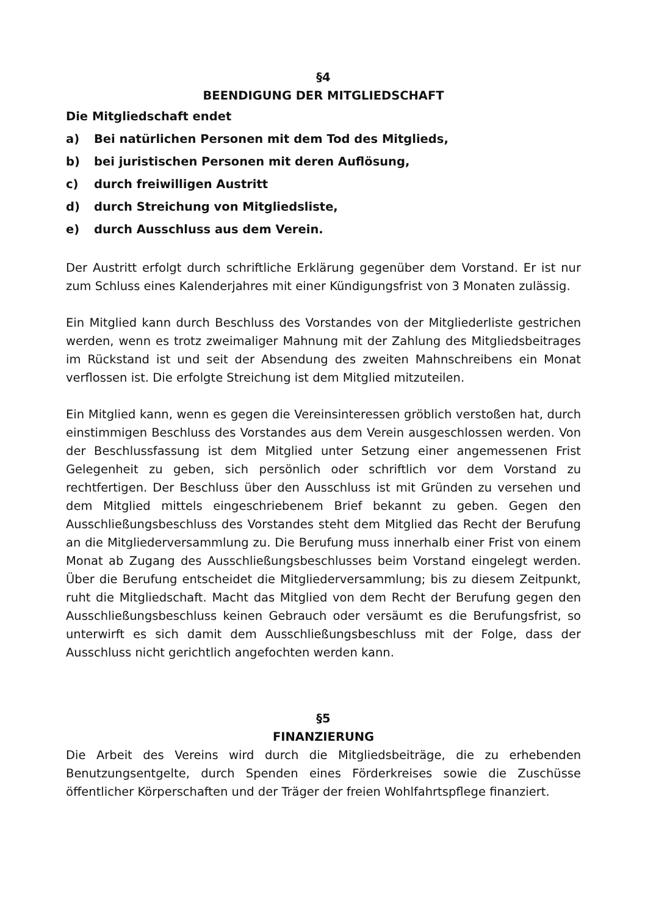§4
BEENDIGUNG DER MITGLIEDSCHAFT
Die Mitgliedschaft endet
a) Bei natürlichen Personen mit dem Tod des Mitglieds,
b) bei juristischen Personen mit deren Auflösung,
c) durch freiwilligen Austritt
d) durch Streichung von Mitgliedsliste,
e) durch Ausschluss aus dem Verein.
Der Austritt erfolgt durch schriftliche Erklärung gegenüber dem Vorstand. Er ist nur zum Schluss eines Kalenderjahres mit einer Kündigungsfrist von 3 Monaten zulässig.
Ein Mitglied kann durch Beschluss des Vorstandes von der Mitgliederliste gestrichen werden, wenn es trotz zweimaliger Mahnung mit der Zahlung des Mitgliedsbeitrages im Rückstand ist und seit der Absendung des zweiten Mahnschreibens ein Monat verflossen ist. Die erfolgte Streichung ist dem Mitglied mitzuteilen.
Ein Mitglied kann, wenn es gegen die Vereinsinteressen gröblich verstoßen hat, durch einstimmigen Beschluss des Vorstandes aus dem Verein ausgeschlossen werden. Von der Beschlussfassung ist dem Mitglied unter Setzung einer angemessenen Frist Gelegenheit zu geben, sich persönlich oder schriftlich vor dem Vorstand zu rechtfertigen. Der Beschluss über den Ausschluss ist mit Gründen zu versehen und dem Mitglied mittels eingeschriebenem Brief bekannt zu geben. Gegen den Ausschließungsbeschluss des Vorstandes steht dem Mitglied das Recht der Berufung an die Mitgliederversammlung zu. Die Berufung muss innerhalb einer Frist von einem Monat ab Zugang des Ausschließungsbeschlusses beim Vorstand eingelegt werden. Über die Berufung entscheidet die Mitgliederversammlung; bis zu diesem Zeitpunkt, ruht die Mitgliedschaft. Macht das Mitglied von dem Recht der Berufung gegen den Ausschließungsbeschluss keinen Gebrauch oder versäumt es die Berufungsfrist, so unterwirft es sich damit dem Ausschließungsbeschluss mit der Folge, dass der Ausschluss nicht gerichtlich angefochten werden kann.
§5
FINANZIERUNG
Die Arbeit des Vereins wird durch die Mitgliedsbeiträge, die zu erhebenden Benutzungsentgelte, durch Spenden eines Förderkreises sowie die Zuschüsse öffentlicher Körperschaften und der Träger der freien Wohlfahrtspflege finanziert.